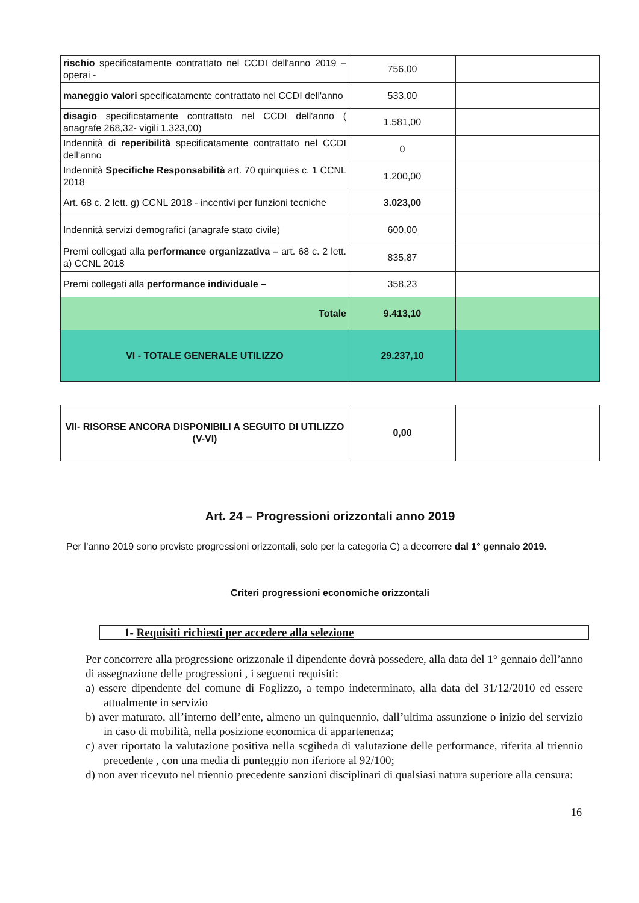| rischio specificatamente contrattato nel CCDI dell'anno 2019 – operai - | 756,00 | |
| maneggio valori specificatamente contrattato nel CCDI dell'anno | 533,00 | |
| disagio specificatamente contrattato nel CCDI dell'anno ( anagrafe 268,32- vigili 1.323,00) | 1.581,00 | |
| Indennità di reperibilità specificatamente contrattato nel CCDI dell'anno | 0 | |
| Indennità Specifiche Responsabilità art. 70 quinquies c. 1 CCNL 2018 | 1.200,00 | |
| Art. 68 c. 2 lett. g) CCNL 2018 - incentivi per funzioni tecniche | 3.023,00 | |
| Indennità servizi demografici (anagrafe stato civile) | 600,00 | |
| Premi collegati alla performance organizzativa – art. 68 c. 2 lett. a) CCNL 2018 | 835,87 | |
| Premi collegati alla performance individuale – | 358,23 | |
| Totale | 9.413,10 | |
| VI - TOTALE GENERALE UTILIZZO | 29.237,10 | |
| VII- RISORSE ANCORA DISPONIBILI A SEGUITO DI UTILIZZO (V-VI) | 0,00 | |
Art. 24 – Progressioni orizzontali anno 2019
Per l’anno 2019 sono previste progressioni orizzontali, solo per la categoria C) a decorrere dal 1° gennaio 2019.
Criteri progressioni economiche orizzontali
1- Requisiti richiesti per accedere alla selezione
Per concorrere alla progressione orizzonale il dipendente dovrà possedere, alla data del 1° gennaio dell’anno di assegnazione delle progressioni , i seguenti requisiti:
a) essere dipendente del comune di Foglizzo, a tempo indeterminato, alla data del 31/12/2010 ed essere attualmente in servizio
b) aver maturato, all’interno dell’ente, almeno un quinquennio, dall’ultima assunzione o inizio del servizio in caso di mobilità, nella posizione economica di appartenenza;
c) aver riportato la valutazione positiva nella scgìheda di valutazione delle performance, riferita al triennio precedente , con una media di punteggio non iferiore al 92/100;
d) non aver ricevuto nel triennio precedente sanzioni disciplinari di qualsiasi natura superiore alla censura:
16